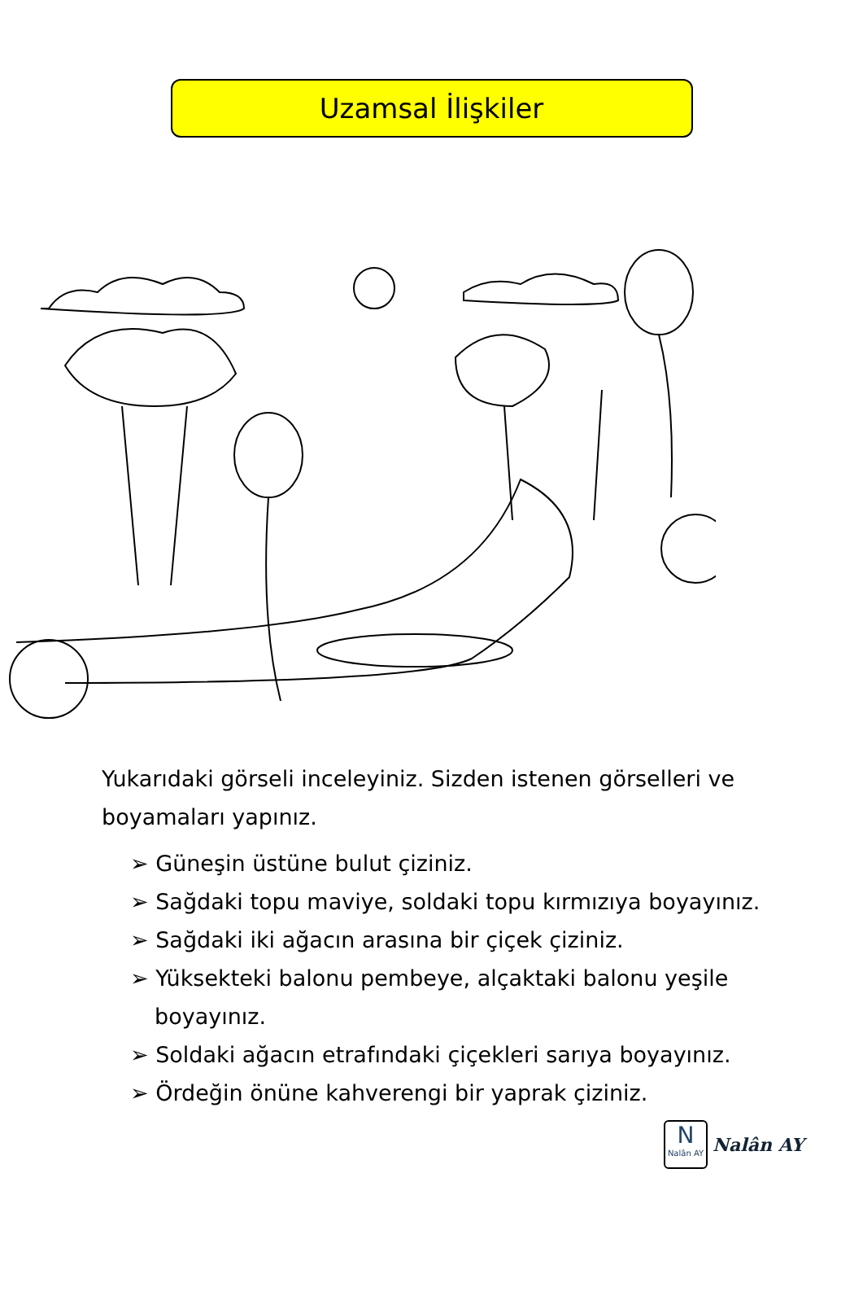Uzamsal İlişkiler
Yukarıdaki görseli inceleyiniz. Sizden istenen görselleri ve boyamaları yapınız.
➢ Güneşin üstüne bulut çiziniz.
➢ Sağdaki topu maviye, soldaki topu kırmızıya boyayınız.
➢ Sağdaki iki ağacın arasına bir çiçek çiziniz.
➢ Yüksekteki balonu pembeye, alçaktaki balonu yeşile boyayınız.
➢ Soldaki ağacın etrafındaki çiçekleri sarıya boyayınız.
➢ Ördeğin önüne kahverengi bir yaprak çiziniz.
N
Nalân AY
Nalân AY